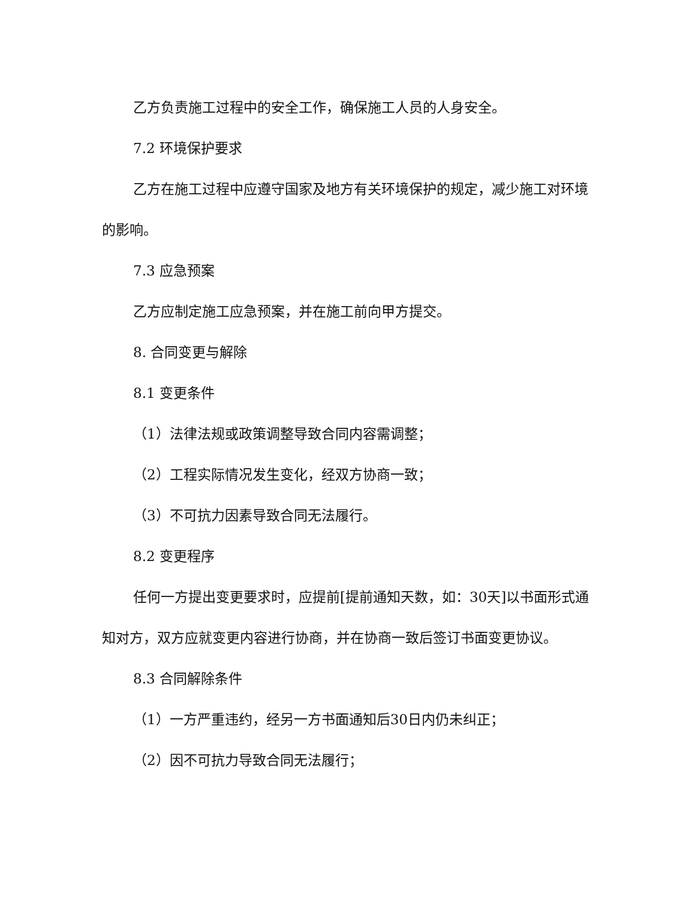乙方负责施工过程中的安全工作，确保施工人员的人身安全。
7.2 环境保护要求
乙方在施工过程中应遵守国家及地方有关环境保护的规定，减少施工对环境的影响。
7.3 应急预案
乙方应制定施工应急预案，并在施工前向甲方提交。
8. 合同变更与解除
8.1 变更条件
（1）法律法规或政策调整导致合同内容需调整；
（2）工程实际情况发生变化，经双方协商一致；
（3）不可抗力因素导致合同无法履行。
8.2 变更程序
任何一方提出变更要求时，应提前[提前通知天数，如：30天]以书面形式通知对方，双方应就变更内容进行协商，并在协商一致后签订书面变更协议。
8.3 合同解除条件
（1）一方严重违约，经另一方书面通知后30日内仍未纠正；
（2）因不可抗力导致合同无法履行；